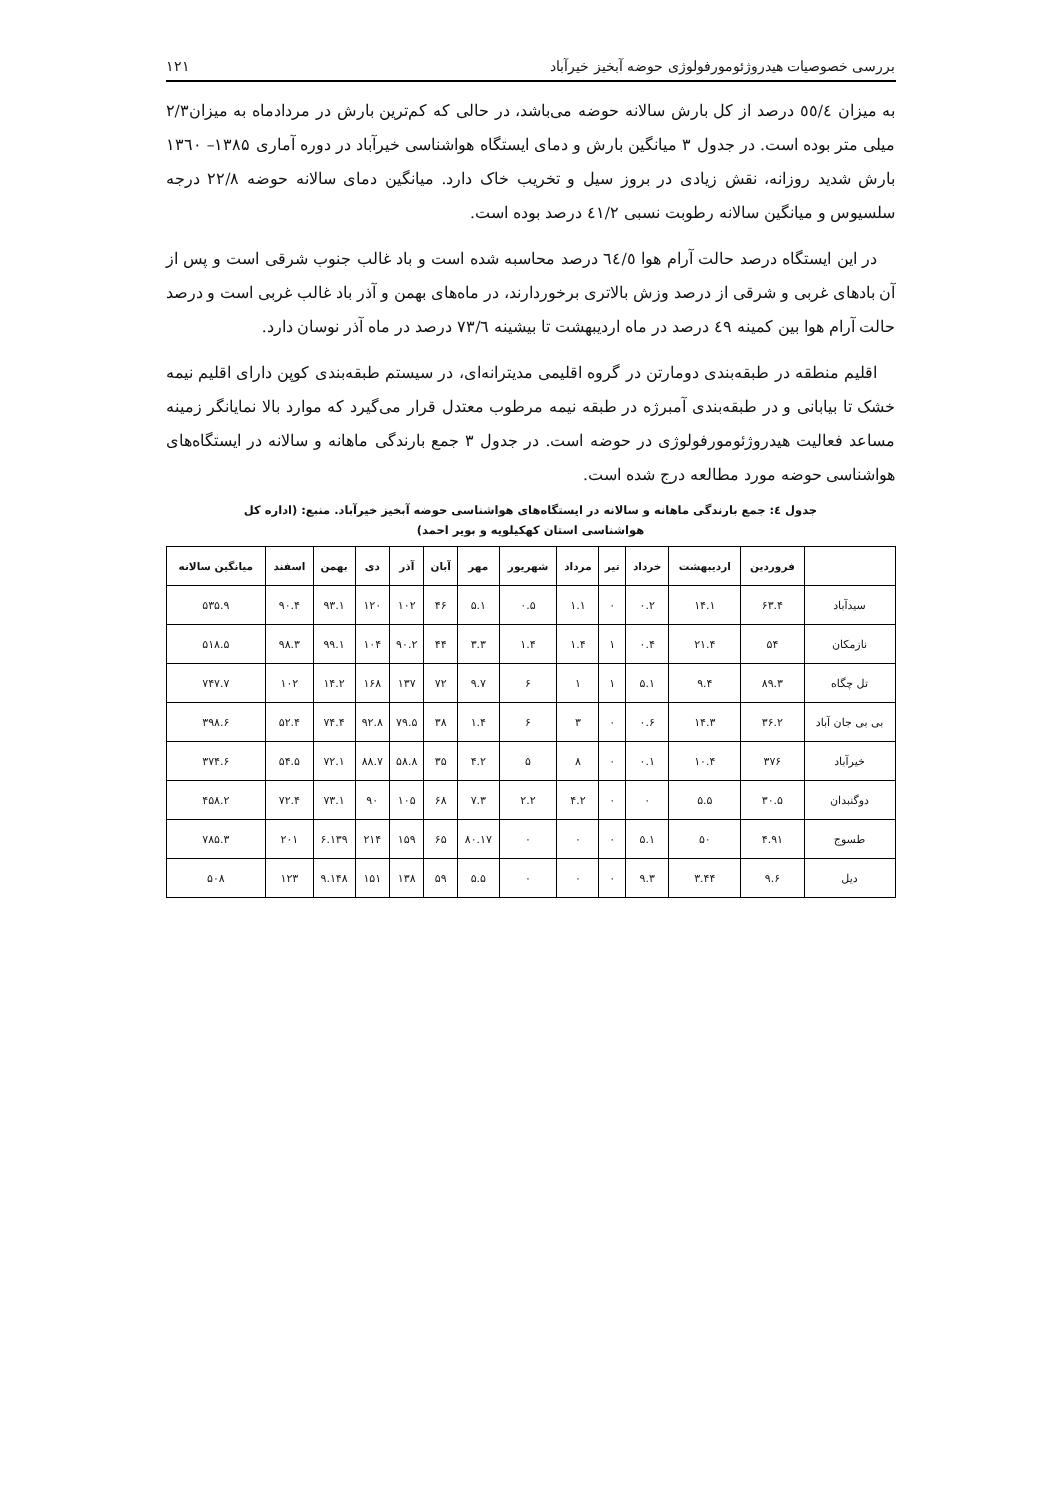بررسی خصوصیات هیدروژئومورفولوژی حوضه آبخیز خیرآباد ۱۲۱
به میزان ٥٥/٤ درصد از کل بارش سالانه حوضه می‌باشد، در حالی که کم‌ترین بارش در مردادماه به میزان۲/۳ میلی متر بوده است. در جدول ۳ میانگین بارش و دمای ایستگاه هواشناسی خیرآباد در دوره آماری ۱۳۸۵– ۱۳٦۰ بارش شدید روزانه، نقش زیادی در بروز سیل و تخریب خاک دارد. میانگین دمای سالانه حوضه ۲۲/۸ درجه سلسیوس و میانگین سالانه رطوبت نسبی ٤۱/۲ درصد بوده است.
در این ایستگاه درصد حالت آرام هوا ٦٤/٥ درصد محاسبه شده است و باد غالب جنوب شرقی است و پس از آن بادهای غربی و شرقی از درصد وزش بالاتری برخوردارند، در ماه‌های بهمن و آذر باد غالب غربی است و درصد حالت آرام هوا بین کمینه ٤۹ درصد در ماه اردیبهشت تا بیشینه ۷۳/٦ درصد در ماه آذر نوسان دارد.
اقلیم منطقه در طبقه‌بندی دومارتن در گروه اقلیمی مدیترانه‌ای، در سیستم طبقه‌بندی کوپن دارای اقلیم نیمه خشک تا بیابانی و در طبقه‌بندی آمبرژه در طبقه نیمه مرطوب معتدل قرار می‌گیرد که موارد بالا نمایانگر زمینه مساعد فعالیت هیدروژئومورفولوژی در حوضه است. در جدول ۳ جمع بارندگی ماهانه و سالانه در ایستگاه‌های هواشناسی حوضه مورد مطالعه درج شده است.
جدول ٤: جمع بارندگی ماهانه و سالانه در ایستگاه‌های هواشناسی حوضه آبخیز خیرآباد. منبع: (اداره کل
هواشناسی استان کهکیلویه و بویر احمد)
| | فروردین | اردیبهشت | خرداد | تیر | مرداد | شهریور | مهر | آبان | آذر | دی | بهمن | اسفند | میانگین سالانه |
| --- | --- | --- | --- | --- | --- | --- | --- | --- | --- | --- | --- | --- | --- |
| سیدآباد | ۶۳.۴ | ۱۴.۱ | ۰.۲ | ۰ | ۱.۱ | ۰.۵ | ۵.۱ | ۴۶ | ۱۰۲ | ۱۲۰ | ۹۳.۱ | ۹۰.۴ | ۵۳۵.۹ |
| نازمکان | ۵۴ | ۲۱.۴ | ۰.۴ | ۱ | ۱.۴ | ۱.۴ | ۳.۳ | ۴۴ | ۹۰.۲ | ۱۰۴ | ۹۹.۱ | ۹۸.۳ | ۵۱۸.۵ |
| تل چگاه | ۸۹.۳ | ۹.۴ | ۵.۱ | ۱ | ۱ | ۶ | ۹.۷ | ۷۲ | ۱۳۷ | ۱۶۸ | ۱۴.۲ | ۱۰۲ | ۷۴۷.۷ |
| بی بی جان آباد | ۳۶.۲ | ۱۴.۳ | ۰.۶ | ۰ | ۳ | ۶ | ۱.۴ | ۳۸ | ۷۹.۵ | ۹۲.۸ | ۷۴.۴ | ۵۲.۴ | ۳۹۸.۶ |
| خیرآباد | ۳۷۶ | ۱۰.۴ | ۰.۱ | ۰ | ۸ | ۵ | ۴.۲ | ۳۵ | ۵۸.۸ | ۸۸.۷ | ۷۲.۱ | ۵۴.۵ | ۳۷۴.۶ |
| دوگنبدان | ۳۰.۵ | ۵.۵ | ۰ | ۰ | ۴.۲ | ۲.۲ | ۷.۳ | ۶۸ | ۱۰۵ | ۹۰ | ۷۳.۱ | ۷۲.۴ | ۴۵۸.۲ |
| طسوج | ۴.۹۱ | ۵۰ | ۵.۱ | ۰ | ۰ | ۰ | ۸۰.۱۷ | ۶۵ | ۱۵۹ | ۲۱۴ | ۶.۱۳۹ | ۲۰۱ | ۷۸۵.۳ |
| دیل | ۹.۶ | ۳.۴۴ | ۹.۳ | ۰ | ۰ | ۰ | ۵.۵ | ۵۹ | ۱۳۸ | ۱۵۱ | ۹.۱۴۸ | ۱۲۳ | ۵۰۸ |